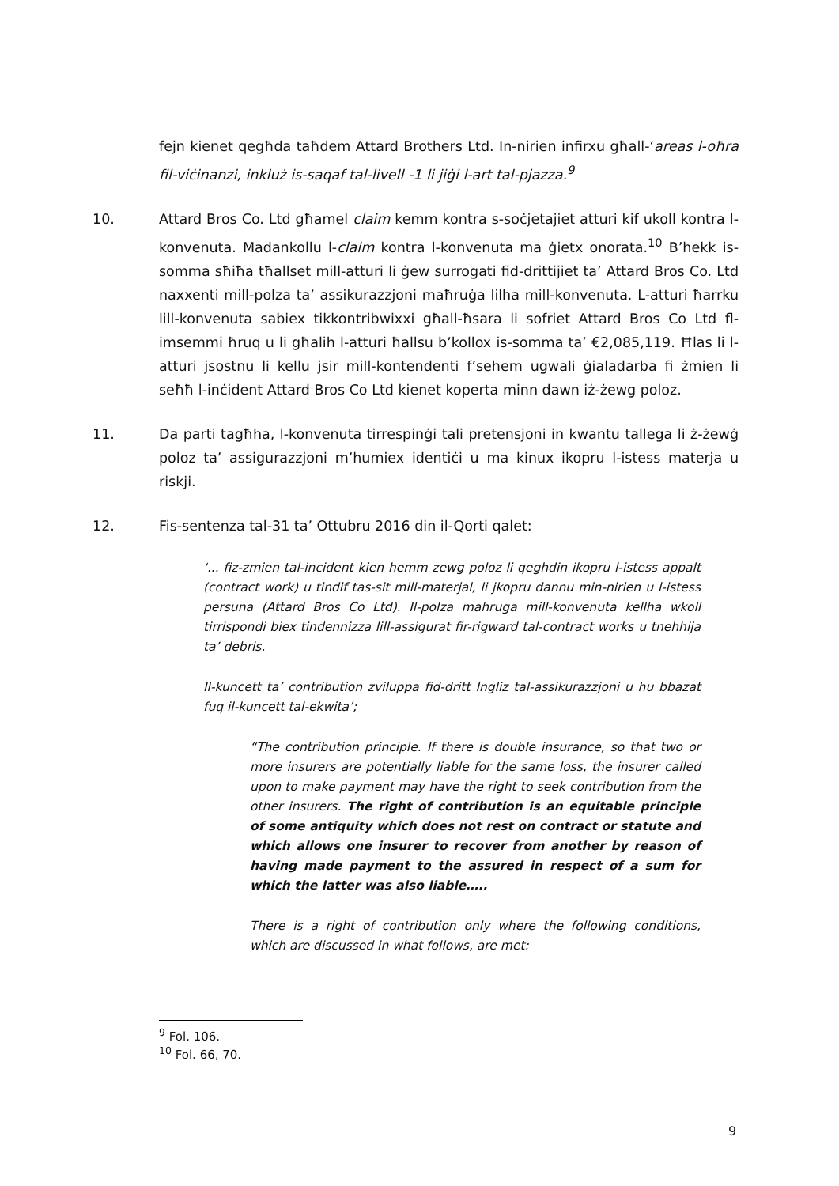fejn kienet qegħda taħdem Attard Brothers Ltd. In-nirien infirxu għall-‘areas l-oħra fil-viċinanzi, inkluż is-saqaf tal-livell -1 li jiġi l-art tal-pjazza.<sup>9</sup>
10. Attard Bros Co. Ltd għamel claim kemm kontra s-soċjetajiet atturi kif ukoll kontra l-konvenuta. Madankollu l-claim kontra l-konvenuta ma ġietx onorata.<sup>10</sup> B’hekk is-somma sħiħa tħallset mill-atturi li ġew surrogati fid-drittijiet ta’ Attard Bros Co. Ltd naxxenti mill-polza ta’ assikurazzjoni maħruġa lilha mill-konvenuta. L-atturi ħarrku lill-konvenuta sabiex tikkontribwixxi għall-ħsara li sofriet Attard Bros Co Ltd fl-imsemmi ħruq u li għalih l-atturi ħallsu b’kollox is-somma ta’ €2,085,119. Ħlas li l-atturi jsostnu li kellu jsir mill-kontendenti f’sehem ugwali ġialadarba fi żmien li seħħ l-inċident Attard Bros Co Ltd kienet koperta minn dawn iż-żewg poloz.
11. Da parti tagħha, l-konvenuta tirrespinġi tali pretensjoni in kwantu tallega li ż-żewġ poloz ta’ assigurazzjoni m’humiex identiċi u ma kinux ikopru l-istess materja u riskji.
12. Fis-sentenza tal-31 ta’ Ottubru 2016 din il-Qorti qalet:
‘... fiz-zmien tal-incident kien hemm zewg poloz li qeghdin ikopru l-istess appalt (contract work) u tindif tas-sit mill-materjal, li jkopru dannu min-nirien u l-istess persuna (Attard Bros Co Ltd). Il-polza mahruga mill-konvenuta kellha wkoll tirrispondi biex tindennizza lill-assigurat fir-rigward tal-contract works u tnehhija ta’ debris.
Il-kuncett ta’ contribution zviluppa fid-dritt Ingliz tal-assikurazzjoni u hu bbazat fuq il-kuncett tal-ekwita’;
“The contribution principle. If there is double insurance, so that two or more insurers are potentially liable for the same loss, the insurer called upon to make payment may have the right to seek contribution from the other insurers. The right of contribution is an equitable principle of some antiquity which does not rest on contract or statute and which allows one insurer to recover from another by reason of having made payment to the assured in respect of a sum for which the latter was also liable…..
There is a right of contribution only where the following conditions, which are discussed in what follows, are met:
<sup>9</sup> Fol. 106.
<sup>10</sup> Fol. 66, 70.
9